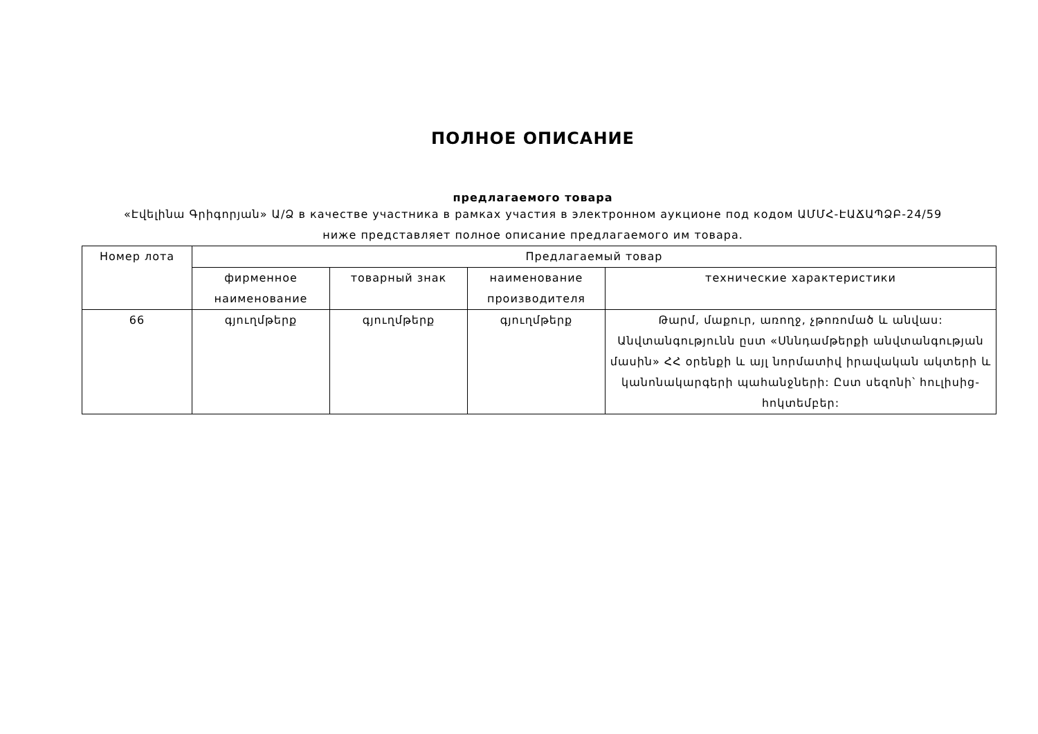ПОЛНОЕ ОПИСАНИЕ
предлагаемого товара
«Էվելինա Գրիգորյան» Ա/Ձ в качестве участника в рамках участия в электронном аукционе под кодом ԱՄՄՀ-ԷԱՃԱՊՁԲ-24/59
ниже представляет полное описание предлагаемого им товара.
| Номер лота | Предлагаемый товар | | | |
| --- | --- | --- | --- | --- |
| | фирменное наименование | товарный знак | наименование производителя | технические характеристики |
| 66 | գյուղմթերք | գյուղմթերք | գյուղմթերք | Թարմ, մաքուր, առողջ, չթոռոմած և անվաս: Անվտանգությունն ըստ «Սննդամթերքի անվտանգության մասին» ՀՀ օրենքի և այլ նորմատիվ իրավական ակտերի և կանոնակարգերի պահանջների: Ըստ սեզոնի՝ հուլիսից-հոկտեմբեր: |